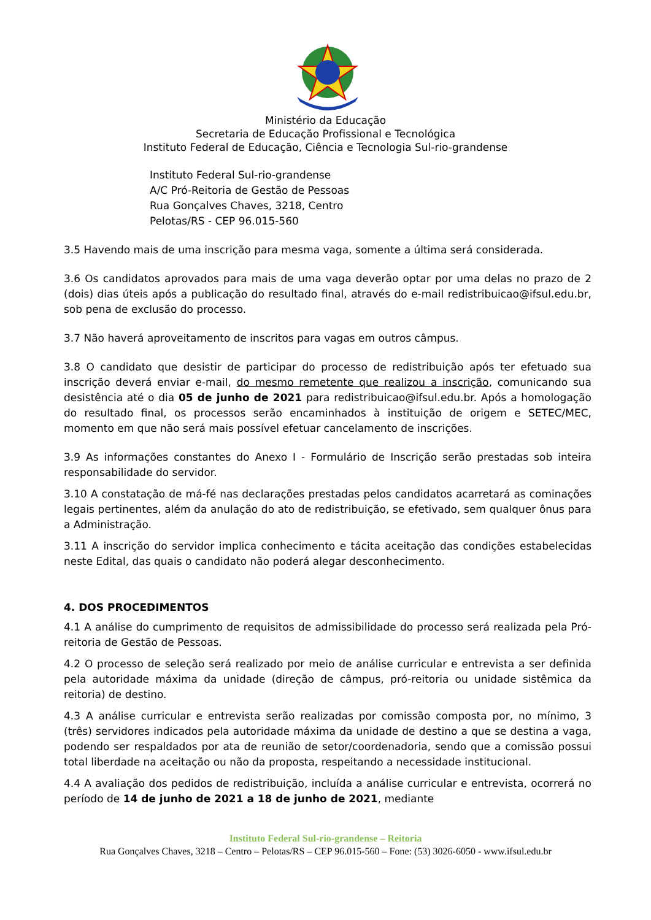Ministério da Educação
Secretaria de Educação Profissional e Tecnológica
Instituto Federal de Educação, Ciência e Tecnologia Sul-rio-grandense
Instituto Federal Sul-rio-grandense
A/C Pró-Reitoria de Gestão de Pessoas
Rua Gonçalves Chaves, 3218, Centro
Pelotas/RS - CEP 96.015-560
3.5 Havendo mais de uma inscrição para mesma vaga, somente a última será considerada.
3.6 Os candidatos aprovados para mais de uma vaga deverão optar por uma delas no prazo de 2 (dois) dias úteis após a publicação do resultado final, através do e-mail redistribuicao@ifsul.edu.br, sob pena de exclusão do processo.
3.7 Não haverá aproveitamento de inscritos para vagas em outros câmpus.
3.8 O candidato que desistir de participar do processo de redistribuição após ter efetuado sua inscrição deverá enviar e-mail, do mesmo remetente que realizou a inscrição, comunicando sua desistência até o dia 05 de junho de 2021 para redistribuicao@ifsul.edu.br. Após a homologação do resultado final, os processos serão encaminhados à instituição de origem e SETEC/MEC, momento em que não será mais possível efetuar cancelamento de inscrições.
3.9 As informações constantes do Anexo I - Formulário de Inscrição serão prestadas sob inteira responsabilidade do servidor.
3.10 A constatação de má-fé nas declarações prestadas pelos candidatos acarretará as cominações legais pertinentes, além da anulação do ato de redistribuição, se efetivado, sem qualquer ônus para a Administração.
3.11 A inscrição do servidor implica conhecimento e tácita aceitação das condições estabelecidas neste Edital, das quais o candidato não poderá alegar desconhecimento.
4. DOS PROCEDIMENTOS
4.1 A análise do cumprimento de requisitos de admissibilidade do processo será realizada pela Pró-reitoria de Gestão de Pessoas.
4.2 O processo de seleção será realizado por meio de análise curricular e entrevista a ser definida pela autoridade máxima da unidade (direção de câmpus, pró-reitoria ou unidade sistêmica da reitoria) de destino.
4.3 A análise curricular e entrevista serão realizadas por comissão composta por, no mínimo, 3 (três) servidores indicados pela autoridade máxima da unidade de destino a que se destina a vaga, podendo ser respaldados por ata de reunião de setor/coordenadoria, sendo que a comissão possui total liberdade na aceitação ou não da proposta, respeitando a necessidade institucional.
4.4 A avaliação dos pedidos de redistribuição, incluída a análise curricular e entrevista, ocorrerá no período de 14 de junho de 2021 a 18 de junho de 2021, mediante
Instituto Federal Sul-rio-grandense – Reitoria
Rua Gonçalves Chaves, 3218 – Centro – Pelotas/RS – CEP 96.015-560 – Fone: (53) 3026-6050 - www.ifsul.edu.br